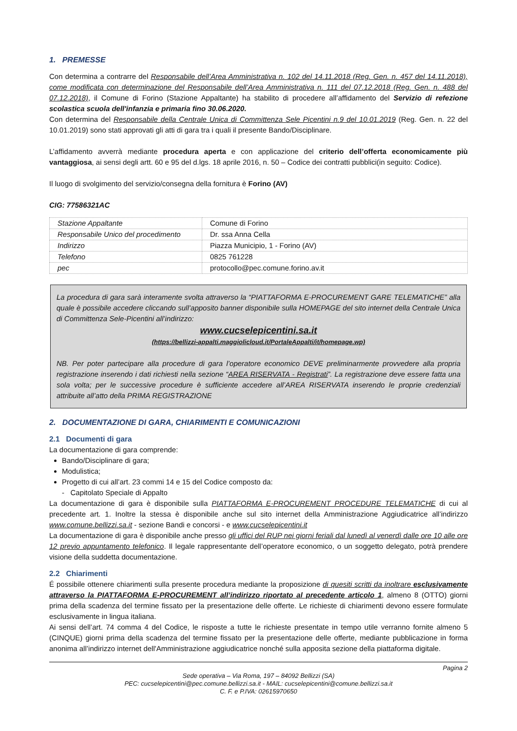1. PREMESSE
Con determina a contrarre del Responsabile dell’Area Amministrativa n. 102 del 14.11.2018 (Reg. Gen. n. 457 del 14.11.2018), come modificata con determinazione del Responsabile dell’Area Amministrativa n. 111 del 07.12.2018 (Reg. Gen. n. 488 del 07.12.2018), il Comune di Forino (Stazione Appaltante) ha stabilito di procedere all’affidamento del Servizio di refezione scolastica scuola dell'infanzia e primaria fino 30.06.2020.
Con determina del Responsabile della Centrale Unica di Committenza Sele Picentini n.9 del 10.01.2019 (Reg. Gen. n. 22 del 10.01.2019) sono stati approvati gli atti di gara tra i quali il presente Bando/Disciplinare.
L’affidamento avverrà mediante procedura aperta e con applicazione del criterio dell’offerta economicamente più vantaggiosa, ai sensi degli artt. 60 e 95 del d.lgs. 18 aprile 2016, n. 50 – Codice dei contratti pubblici(in seguito: Codice).
Il luogo di svolgimento del servizio/consegna della fornitura è Forino (AV)
CIG: 77586321AC
| Stazione Appaltante | Comune di Forino |
| Responsabile Unico del procedimento | Dr. ssa Anna Cella |
| Indirizzo | Piazza Municipio, 1 - Forino (AV) |
| Telefono | 0825 761228 |
| pec | protocollo@pec.comune.forino.av.it |
La procedura di gara sarà interamente svolta attraverso la “PIATTAFORMA E-PROCUREMENT GARE TELEMATICHE” alla quale è possibile accedere cliccando sull’apposito banner disponibile sulla HOMEPAGE del sito internet della Centrale Unica di Committenza Sele-Picentini all’indirizzo:
www.cucselepicentini.sa.it
(https://bellizzi-appalti.maggiolicloud.it/PortaleAppalti/it/homepage.wp)
NB. Per poter partecipare alla procedure di gara l’operatore economico DEVE preliminarmente provvedere alla propria registrazione inserendo i dati richiesti nella sezione “AREA RISERVATA - Registrati”. La registrazione deve essere fatta una sola volta; per le successive procedure è sufficiente accedere all’AREA RISERVATA inserendo le proprie credenziali attribuite all’atto della PRIMA REGISTRAZIONE
2. DOCUMENTAZIONE DI GARA, CHIARIMENTI E COMUNICAZIONI
2.1 Documenti di gara
La documentazione di gara comprende:
Bando/Disciplinare di gara;
Modulistica;
Progetto di cui all’art. 23 commi 14 e 15 del Codice composto da:
- Capitolato Speciale di Appalto
La documentazione di gara è disponibile sulla PIATTAFORMA E-PROCUREMENT PROCEDURE TELEMATICHE di cui al precedente art. 1. Inoltre la stessa è disponibile anche sul sito internet della Amministrazione Aggiudicatrice all’indirizzo www.comune.bellizzi.sa.it - sezione Bandi e concorsi - e www.cucselepicentini.it
La documentazione di gara è disponibile anche presso gli uffici del RUP nei giorni feriali dal lunedì al venerdì dalle ore 10 alle ore 12 previo appuntamento telefonico. Il legale rappresentante dell’operatore economico, o un soggetto delegato, potrà prendere visione della suddetta documentazione.
2.2 Chiarimenti
É possibile ottenere chiarimenti sulla presente procedura mediante la proposizione di quesiti scritti da inoltrare esclusivamente attraverso la PIATTAFORMA E-PROCUREMENT all’indirizzo riportato al precedente articolo 1, almeno 8 (OTTO) giorni prima della scadenza del termine fissato per la presentazione delle offerte. Le richieste di chiarimenti devono essere formulate esclusivamente in lingua italiana.
Ai sensi dell’art. 74 comma 4 del Codice, le risposte a tutte le richieste presentate in tempo utile verranno fornite almeno 5 (CINQUE) giorni prima della scadenza del termine fissato per la presentazione delle offerte, mediante pubblicazione in forma anonima all’indirizzo internet dell'Amministrazione aggiudicatrice nonché sulla apposita sezione della piattaforma digitale.
Pagina 2
Sede operativa – Via Roma, 197 – 84092 Bellizzi (SA)
PEC: cucselepicentini@pec.comune.bellizzi.sa.it - MAIL: cucselepicentini@comune.bellizzi.sa.it
C. F. e P.IVA: 02615970650